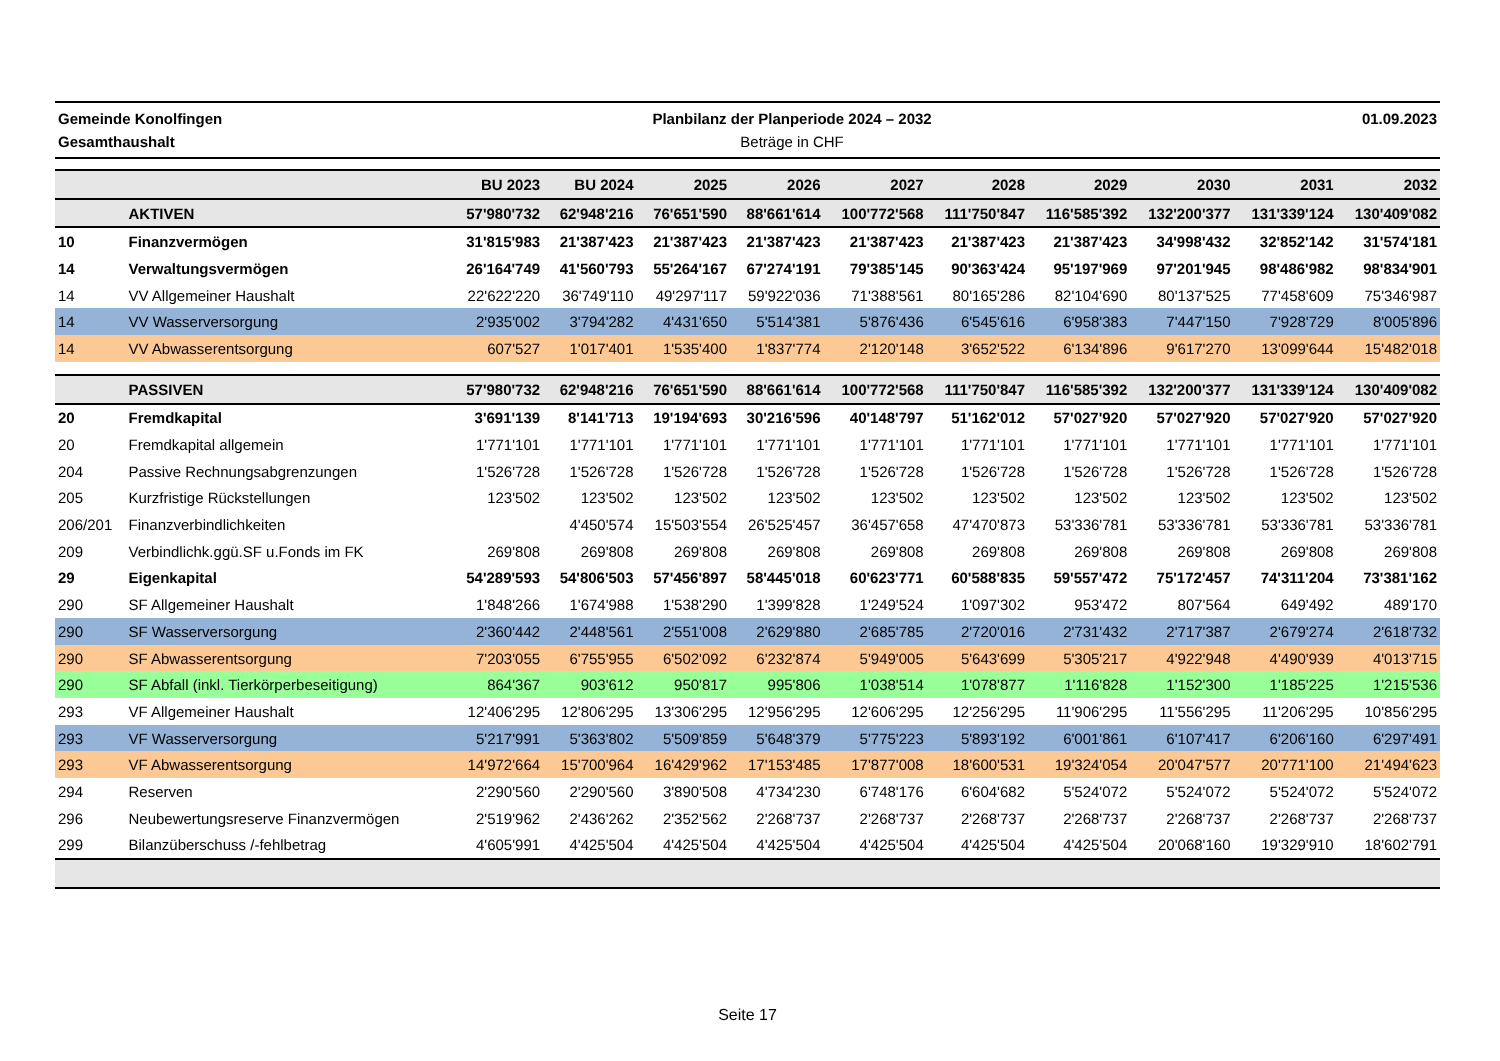Gemeinde Konolfingen
Gesamthaushalt
Planbilanz der Planperiode 2024 – 2032
Beträge in CHF
01.09.2023
| | | BU 2023 | BU 2024 | 2025 | 2026 | 2027 | 2028 | 2029 | 2030 | 2031 | 2032 |
| --- | --- | --- | --- | --- | --- | --- | --- | --- | --- | --- | --- |
| | AKTIVEN | 57'980'732 | 62'948'216 | 76'651'590 | 88'661'614 | 100'772'568 | 111'750'847 | 116'585'392 | 132'200'377 | 131'339'124 | 130'409'082 |
| 10 | Finanzvermögen | 31'815'983 | 21'387'423 | 21'387'423 | 21'387'423 | 21'387'423 | 21'387'423 | 21'387'423 | 34'998'432 | 32'852'142 | 31'574'181 |
| 14 | Verwaltungsvermögen | 26'164'749 | 41'560'793 | 55'264'167 | 67'274'191 | 79'385'145 | 90'363'424 | 95'197'969 | 97'201'945 | 98'486'982 | 98'834'901 |
| 14 | VV Allgemeiner Haushalt | 22'622'220 | 36'749'110 | 49'297'117 | 59'922'036 | 71'388'561 | 80'165'286 | 82'104'690 | 80'137'525 | 77'458'609 | 75'346'987 |
| 14 | VV Wasserversorgung | 2'935'002 | 3'794'282 | 4'431'650 | 5'514'381 | 5'876'436 | 6'545'616 | 6'958'383 | 7'447'150 | 7'928'729 | 8'005'896 |
| 14 | VV Abwasserentsorgung | 607'527 | 1'017'401 | 1'535'400 | 1'837'774 | 2'120'148 | 3'652'522 | 6'134'896 | 9'617'270 | 13'099'644 | 15'482'018 |
| | PASSIVEN | 57'980'732 | 62'948'216 | 76'651'590 | 88'661'614 | 100'772'568 | 111'750'847 | 116'585'392 | 132'200'377 | 131'339'124 | 130'409'082 |
| 20 | Fremdkapital | 3'691'139 | 8'141'713 | 19'194'693 | 30'216'596 | 40'148'797 | 51'162'012 | 57'027'920 | 57'027'920 | 57'027'920 | 57'027'920 |
| 20 | Fremdkapital allgemein | 1'771'101 | 1'771'101 | 1'771'101 | 1'771'101 | 1'771'101 | 1'771'101 | 1'771'101 | 1'771'101 | 1'771'101 | 1'771'101 |
| 204 | Passive Rechnungsabgrenzungen | 1'526'728 | 1'526'728 | 1'526'728 | 1'526'728 | 1'526'728 | 1'526'728 | 1'526'728 | 1'526'728 | 1'526'728 | 1'526'728 |
| 205 | Kurzfristige Rückstellungen | 123'502 | 123'502 | 123'502 | 123'502 | 123'502 | 123'502 | 123'502 | 123'502 | 123'502 | 123'502 |
| 206/201 | Finanzverbindlichkeiten | | 4'450'574 | 15'503'554 | 26'525'457 | 36'457'658 | 47'470'873 | 53'336'781 | 53'336'781 | 53'336'781 | 53'336'781 |
| 209 | Verbindlichk.ggü.SF u.Fonds im FK | 269'808 | 269'808 | 269'808 | 269'808 | 269'808 | 269'808 | 269'808 | 269'808 | 269'808 | 269'808 |
| 29 | Eigenkapital | 54'289'593 | 54'806'503 | 57'456'897 | 58'445'018 | 60'623'771 | 60'588'835 | 59'557'472 | 75'172'457 | 74'311'204 | 73'381'162 |
| 290 | SF Allgemeiner Haushalt | 1'848'266 | 1'674'988 | 1'538'290 | 1'399'828 | 1'249'524 | 1'097'302 | 953'472 | 807'564 | 649'492 | 489'170 |
| 290 | SF Wasserversorgung | 2'360'442 | 2'448'561 | 2'551'008 | 2'629'880 | 2'685'785 | 2'720'016 | 2'731'432 | 2'717'387 | 2'679'274 | 2'618'732 |
| 290 | SF Abwasserentsorgung | 7'203'055 | 6'755'955 | 6'502'092 | 6'232'874 | 5'949'005 | 5'643'699 | 5'305'217 | 4'922'948 | 4'490'939 | 4'013'715 |
| 290 | SF Abfall (inkl. Tierkörperbeseitigung) | 864'367 | 903'612 | 950'817 | 995'806 | 1'038'514 | 1'078'877 | 1'116'828 | 1'152'300 | 1'185'225 | 1'215'536 |
| 293 | VF Allgemeiner Haushalt | 12'406'295 | 12'806'295 | 13'306'295 | 12'956'295 | 12'606'295 | 12'256'295 | 11'906'295 | 11'556'295 | 11'206'295 | 10'856'295 |
| 293 | VF Wasserversorgung | 5'217'991 | 5'363'802 | 5'509'859 | 5'648'379 | 5'775'223 | 5'893'192 | 6'001'861 | 6'107'417 | 6'206'160 | 6'297'491 |
| 293 | VF Abwasserentsorgung | 14'972'664 | 15'700'964 | 16'429'962 | 17'153'485 | 17'877'008 | 18'600'531 | 19'324'054 | 20'047'577 | 20'771'100 | 21'494'623 |
| 294 | Reserven | 2'290'560 | 2'290'560 | 3'890'508 | 4'734'230 | 6'748'176 | 6'604'682 | 5'524'072 | 5'524'072 | 5'524'072 | 5'524'072 |
| 296 | Neubewertungsreserve Finanzvermögen | 2'519'962 | 2'436'262 | 2'352'562 | 2'268'737 | 2'268'737 | 2'268'737 | 2'268'737 | 2'268'737 | 2'268'737 | 2'268'737 |
| 299 | Bilanzüberschuss /-fehlbetrag | 4'605'991 | 4'425'504 | 4'425'504 | 4'425'504 | 4'425'504 | 4'425'504 | 4'425'504 | 20'068'160 | 19'329'910 | 18'602'791 |
Seite 17